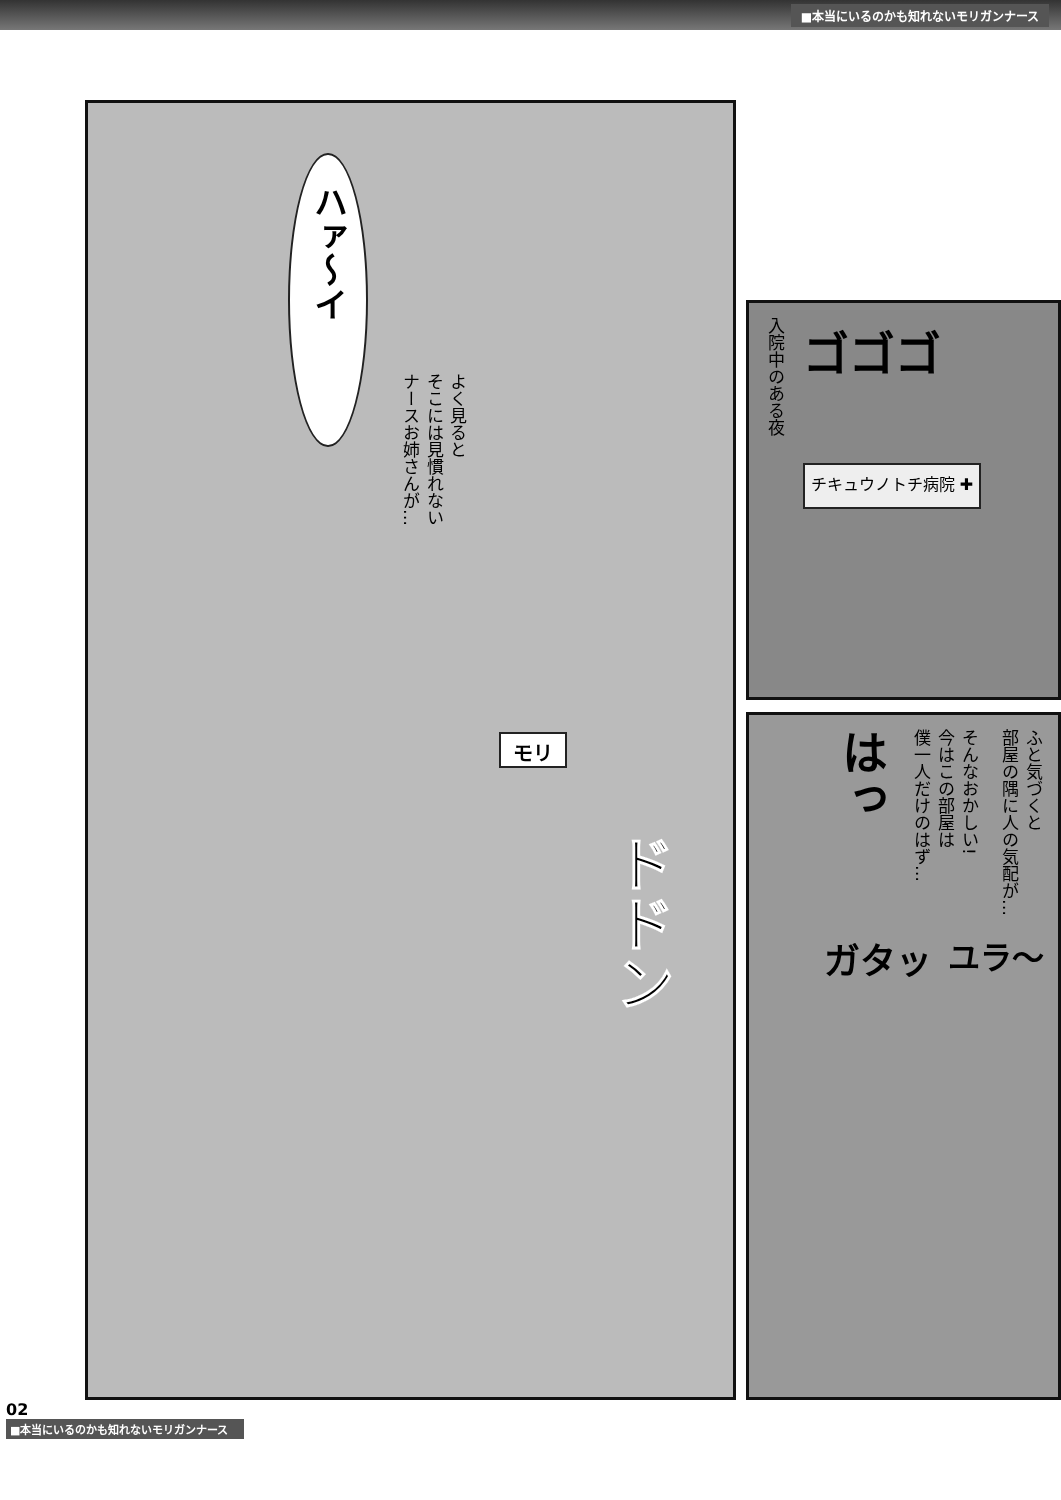■本当にいるのかも知れないモリガンナース
ハァ〜イ
よく見ると
そこには見慣れない
ナースお姉さんが…
モリ
ドドン
入院中のある夜
ゴゴゴ
チキュウノトチ病院 ✚
ふと気づくと
部屋の隅に人の気配が…
そんなおかしい!
今はこの部屋は
僕一人だけのはず…
はっ
ユラ〜
ガタッ
02
■本当にいるのかも知れないモリガンナース